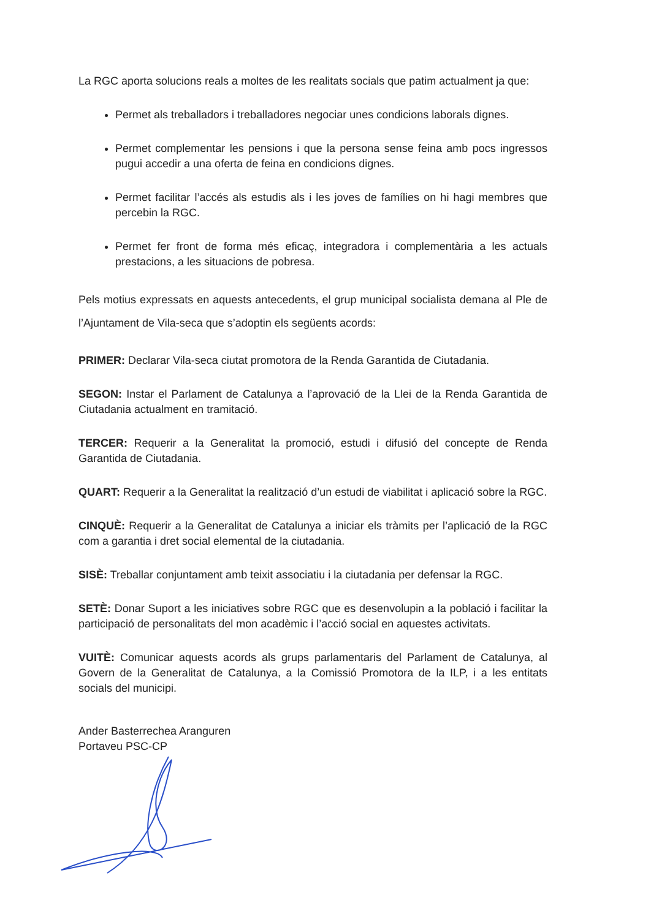La RGC aporta solucions reals a moltes de les realitats socials que patim actualment ja que:
Permet als treballadors i treballadores negociar unes condicions laborals dignes.
Permet complementar les pensions i que la persona sense feina amb pocs ingressos pugui accedir a una oferta de feina en condicions dignes.
Permet facilitar l’accés als estudis als i les joves de famílies on hi hagi membres que percebin la RGC.
Permet fer front de forma més eficaç, integradora i complementària a les actuals prestacions, a les situacions de pobresa.
Pels motius expressats en aquests antecedents, el grup municipal socialista demana al Ple de l’Ajuntament de Vila-seca que s’adoptin els següents acords:
PRIMER: Declarar Vila-seca ciutat promotora de la Renda Garantida de Ciutadania.
SEGON: Instar el Parlament de Catalunya a l’aprovació de la Llei de la Renda Garantida de Ciutadania actualment en tramitació.
TERCER: Requerir a la Generalitat la promoció, estudi i difusió del concepte de Renda Garantida de Ciutadania.
QUART: Requerir a la Generalitat la realització d’un estudi de viabilitat i aplicació sobre la RGC.
CINQUÈ: Requerir a la Generalitat de Catalunya a iniciar els tràmits per l’aplicació de la RGC com a garantia i dret social elemental de la ciutadania.
SISÈ: Treballar conjuntament amb teixit associatiu i la ciutadania per defensar la RGC.
SETÈ: Donar Suport a les iniciatives sobre RGC que es desenvolupin a la població i facilitar la participació de personalitats del mon acadèmic i l’acció social en aquestes activitats.
VUITÈ: Comunicar aquests acords als grups parlamentaris del Parlament de Catalunya, al Govern de la Generalitat de Catalunya, a la Comissió Promotora de la ILP, i a les entitats socials del municipi.
Ander Basterrechea Aranguren
Portaveu PSC-CP